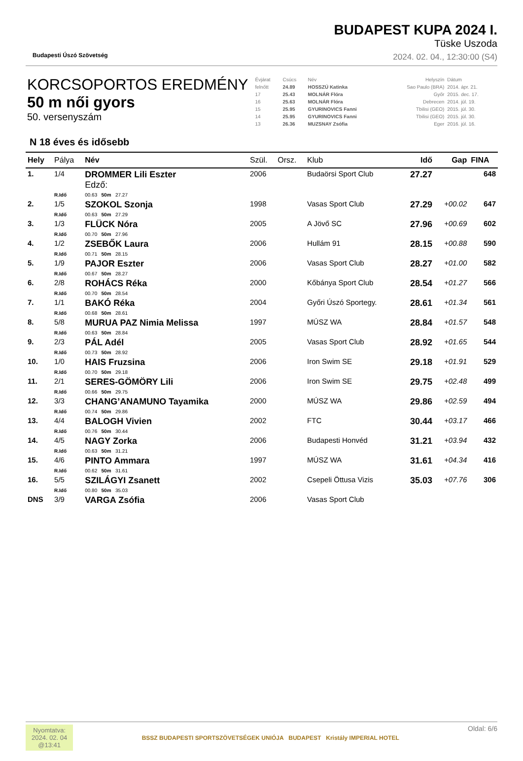Budapesti Úszó Szövetség
BUDAPEST KUPA 2024 I.
Tüske Uszoda
2024. 02. 04., 12:30:00 (S4)
KORCSOPORTOS EREDMÉNY
50 m női gyors
50. versenyszám
| Évjárat | Csúcs | Név | Helyszín | Dátum |
| felnőtt | 24.89 | HOSSZÚ Katinka | Sao Paulo (BRA) | 2014. ápr. 21. |
| 17 | 25.43 | MOLNÁR Flóra | Győr | 2015. dec. 17. |
| 16 | 25.63 | MOLNÁR Flóra | Debrecen | 2014. júl. 19. |
| 15 | 25.95 | GYURINOVICS Fanni | Tbilisi (GEO) | 2015. júl. 30. |
| 14 | 25.95 | GYURINOVICS Fanni | Tbilisi (GEO) | 2015. júl. 30. |
| 13 | 26.36 | MUZSNAY Zsófia | Eger | 2016. júl. 16. |
N 18 éves és idősebb
| Hely | Pálya | Név | Szül. | Orsz. | Klub | Idő | Gap | FINA |
| --- | --- | --- | --- | --- | --- | --- | --- | --- |
| 1. | 1/4 | DROMMER Lili Eszter Edző: | 2006 | | Budaörsi Sport Club | 27.27 | | 648 |
| | R.Idő | 00.63 50m 27.27 | | | | | | |
| 2. | 1/5 | SZOKOL Szonja | 1998 | | Vasas Sport Club | 27.29 | +00.02 | 647 |
| | R.Idő | 00.63 50m 27.29 | | | | | | |
| 3. | 1/3 | FLÜCK Nóra | 2005 | | A Jövő SC | 27.96 | +00.69 | 602 |
| | R.Idő | 00.70 50m 27.96 | | | | | | |
| 4. | 1/2 | ZSEBŐK Laura | 2006 | | Hullám 91 | 28.15 | +00.88 | 590 |
| | R.Idő | 00.71 50m 28.15 | | | | | | |
| 5. | 1/9 | PAJOR Eszter | 2006 | | Vasas Sport Club | 28.27 | +01.00 | 582 |
| | R.Idő | 00.67 50m 28.27 | | | | | | |
| 6. | 2/8 | ROHÁCS Réka | 2000 | | Kőbánya Sport Club | 28.54 | +01.27 | 566 |
| | R.Idő | 00.70 50m 28.54 | | | | | | |
| 7. | 1/1 | BAKÓ Réka | 2004 | | Győri Úszó Sportegy. | 28.61 | +01.34 | 561 |
| | R.Idő | 00.68 50m 28.61 | | | | | | |
| 8. | 5/8 | MURUA PAZ Nimia Melissa | 1997 | | MÚSZ WA | 28.84 | +01.57 | 548 |
| | R.Idő | 00.63 50m 28.84 | | | | | | |
| 9. | 2/3 | PÁL Adél | 2005 | | Vasas Sport Club | 28.92 | +01.65 | 544 |
| | R.Idő | 00.73 50m 28.92 | | | | | | |
| 10. | 1/0 | HAIS Fruzsina | 2006 | | Iron Swim SE | 29.18 | +01.91 | 529 |
| | R.Idő | 00.70 50m 29.18 | | | | | | |
| 11. | 2/1 | SERES-GÖMÖRY Lili | 2006 | | Iron Swim SE | 29.75 | +02.48 | 499 |
| | R.Idő | 00.66 50m 29.75 | | | | | | |
| 12. | 3/3 | CHANG’ANAMUNO Tayamika | 2000 | | MÚSZ WA | 29.86 | +02.59 | 494 |
| | R.Idő | 00.74 50m 29.86 | | | | | | |
| 13. | 4/4 | BALOGH Vivien | 2002 | | FTC | 30.44 | +03.17 | 466 |
| | R.Idő | 00.76 50m 30.44 | | | | | | |
| 14. | 4/5 | NAGY Zorka | 2006 | | Budapesti Honvéd | 31.21 | +03.94 | 432 |
| | R.Idő | 00.63 50m 31.21 | | | | | | |
| 15. | 4/6 | PINTO Ammara | 1997 | | MÚSZ WA | 31.61 | +04.34 | 416 |
| | R.Idő | 00.62 50m 31.61 | | | | | | |
| 16. | 5/5 | SZILÁGYI Zsanett | 2002 | | Csepeli Öttusa Vizis | 35.03 | +07.76 | 306 |
| | R.Idő | 00.80 50m 35.03 | | | | | | |
| DNS | 3/9 | VARGA Zsófia | 2006 | | Vasas Sport Club | | | |
Nyomtatva:
2024. 02. 04
@13:41
BSSZ BUDAPESTI SPORTSZÖVETSÉGEK UNIÓJA BUDAPEST Kristály IMPERIAL HOTEL
Oldal: 6/6